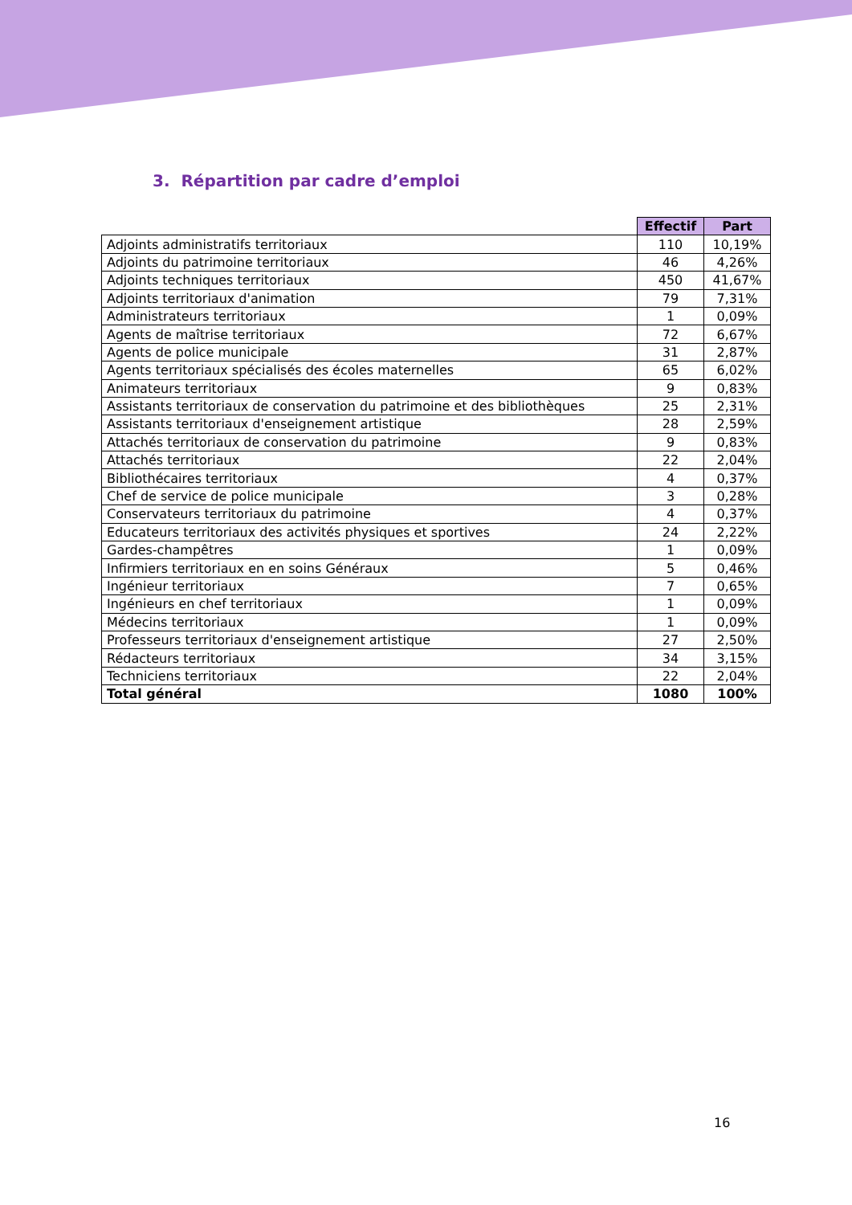3. Répartition par cadre d’emploi
| | Effectif | Part |
| --- | --- | --- |
| Adjoints administratifs territoriaux | 110 | 10,19% |
| Adjoints du patrimoine territoriaux | 46 | 4,26% |
| Adjoints techniques territoriaux | 450 | 41,67% |
| Adjoints territoriaux d'animation | 79 | 7,31% |
| Administrateurs territoriaux | 1 | 0,09% |
| Agents de maîtrise territoriaux | 72 | 6,67% |
| Agents de police municipale | 31 | 2,87% |
| Agents territoriaux spécialisés des écoles maternelles | 65 | 6,02% |
| Animateurs territoriaux | 9 | 0,83% |
| Assistants territoriaux de conservation du patrimoine et des bibliothèques | 25 | 2,31% |
| Assistants territoriaux d'enseignement artistique | 28 | 2,59% |
| Attachés territoriaux de conservation du patrimoine | 9 | 0,83% |
| Attachés territoriaux | 22 | 2,04% |
| Bibliothécaires territoriaux | 4 | 0,37% |
| Chef de service de police municipale | 3 | 0,28% |
| Conservateurs territoriaux du patrimoine | 4 | 0,37% |
| Educateurs territoriaux des activités physiques et sportives | 24 | 2,22% |
| Gardes-champêtres | 1 | 0,09% |
| Infirmiers territoriaux en en soins Généraux | 5 | 0,46% |
| Ingénieur territoriaux | 7 | 0,65% |
| Ingénieurs en chef territoriaux | 1 | 0,09% |
| Médecins territoriaux | 1 | 0,09% |
| Professeurs territoriaux d'enseignement artistique | 27 | 2,50% |
| Rédacteurs territoriaux | 34 | 3,15% |
| Techniciens territoriaux | 22 | 2,04% |
| Total général | 1080 | 100% |
16